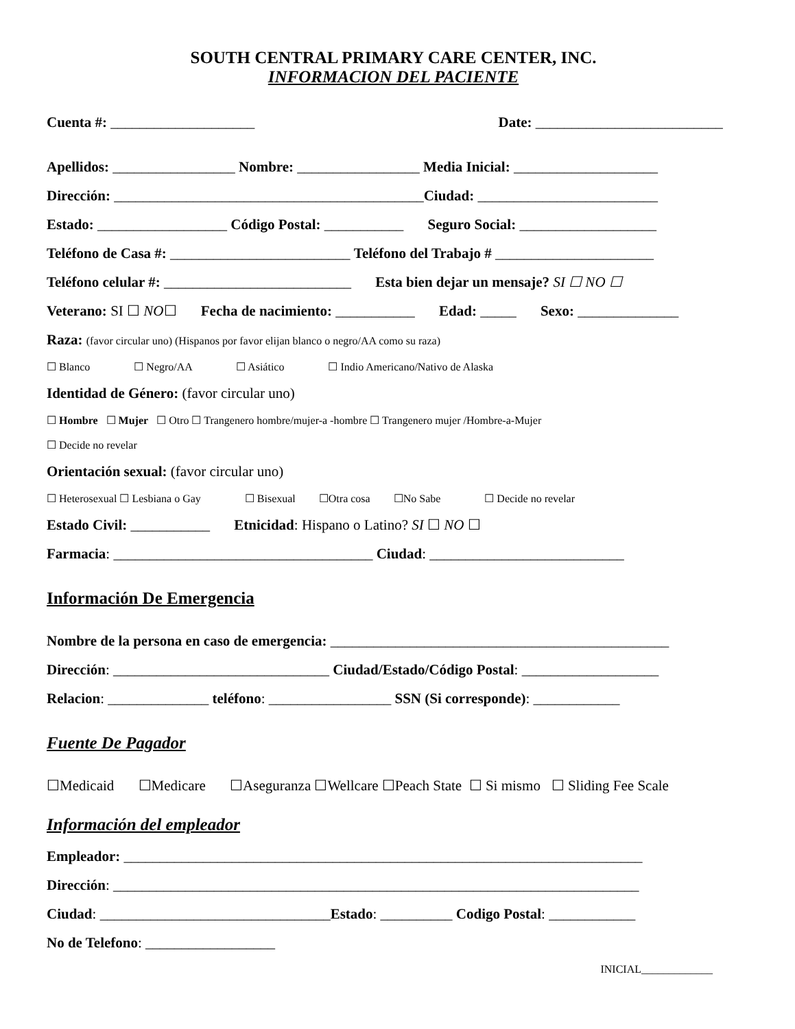SOUTH CENTRAL PRIMARY CARE CENTER, INC.
INFORMACION DEL PACIENTE
Cuenta #: ____________________ Date: __________________________
Apellidos: _________________ Nombre: _________________ Media Inicial: ____________________
Dirección: ___________________________________________Ciudad: _________________________
Estado: __________________ Código Postal: ___________ Seguro Social: ___________________
Teléfono de Casa #: _________________________ Teléfono del Trabajo # ______________________
Teléfono celular #: __________________________ Esta bien dejar un mensaje? SI ☐ NO ☐
Veterano: SI ☐ NO☐ Fecha de nacimiento: ___________ Edad: _____ Sexo: ______________
Raza: (favor circular uno) (Hispanos por favor elijan blanco o negro/AA como su raza)
☐ Blanco ☐ Negro/AA ☐ Asiático ☐ Indio Americano/Nativo de Alaska
Identidad de Género: (favor circular uno)
☐ Hombre ☐ Mujer ☐ Otro ☐ Trangenero hombre/mujer-a -hombre ☐ Trangenero mujer /Hombre-a-Mujer
☐ Decide no revelar
Orientación sexual: (favor circular uno)
☐ Heterosexual ☐ Lesbiana o Gay ☐ Bisexual ☐Otra cosa ☐No Sabe ☐ Decide no revelar
Estado Civil: ___________ Etnicidad: Hispano o Latino? SI ☐ NO ☐
Farmacia: ____________________________________ Ciudad: ___________________________
Información De Emergencia
Nombre de la persona en caso de emergencia: _______________________________________________
Dirección: ______________________________ Ciudad/Estado/Código Postal: ___________________
Relacion: ______________ teléfono: _________________ SSN (Si corresponde): ____________
Fuente De Pagador
☐Medicaid ☐Medicare ☐Aseguranza ☐Wellcare ☐Peach State ☐ Si mismo ☐ Sliding Fee Scale
Información del empleador
Empleador: ________________________________________________________________________
Dirección: _________________________________________________________________________
Ciudad: ________________________________Estado: __________ Codigo Postal: ____________
No de Telefono: __________________
INICIAL_____________